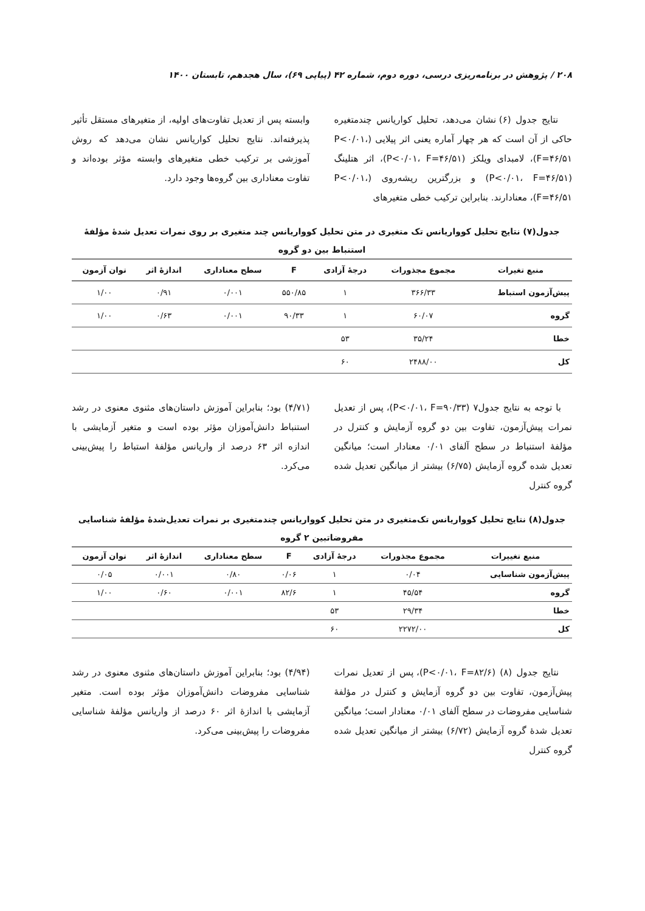۲۰۸ / پژوهش در برنامه‌ریزی درسی، دوره دوم، شماره ۴۲ (پیاپی ۶۹)، سال هجدهم، تابستان ۱۴۰۰
نتایج جدول (۶) نشان می‌دهد، تحلیل کواریانس چندمتغیره حاکی از آن است که هر چهار آماره یعنی اثر پیلایی (P<۰/۰۱، F=۴۶/۵۱)، لامبدای ویلکز (P<۰/۰۱، F=۴۶/۵۱)، اثر هتلینگ (P<۰/۰۱، F=۴۶/۵۱) و بزرگترین ریشه‌روی (P<۰/۰۱، F=۴۶/۵۱)، معنادارند. بنابراین ترکیب خطی متغیرهای
وابسته پس از تعدیل تفاوت‌های اولیه، از متغیرهای مستقل تأثیر پذیرفته‌اند. نتایج تحلیل کواریانس نشان می‌دهد که روش آموزشی بر ترکیب خطی متغیرهای وابسته مؤثر بوده‌اند و تفاوت معناداری بین گروه‌ها وجود دارد.
جدول(۷) نتایج تحلیل کوواریانس تک متغیری در متن تحلیل کوواریانس چند متغیری بر روی نمرات تعدیل شدهٔ مؤلفهٔ استنباط بین دو گروه
| منبع تغیرات | مجموع مجذورات | درجهٔ آزادی | F | سطح معناداری | اندازهٔ اثر | توان آزمون |
| --- | --- | --- | --- | --- | --- | --- |
| پیش‌آزمون استباط | ۳۶۶/۳۳ | ۱ | ۵۵۰/۸۵ | ۰/۰۰۱ | ۰/۹۱ | ۱/۰۰ |
| گروه | ۶۰/۰۷ | ۱ | ۹۰/۳۳ | ۰/۰۰۱ | ۰/۶۳ | ۱/۰۰ |
| خطا | ۳۵/۲۴ | ۵۳ | | | | |
| کل | ۲۴۸۸/۰۰ | ۶۰ | | | | |
با توجه به نتایج جدول۷ (P<۰/۰۱، F=۹۰/۳۳)، پس از تعدیل نمرات پیش‌آزمون، تفاوت بین دو گروه آزمایش و کنترل در مؤلفهٔ استنباط در سطح آلفای ۰/۰۱ معنادار است؛ میانگین تعدیل شده گروه آزمایش (۶/۷۵) بیشتر از میانگین تعدیل شده گروه کنترل
(۴/۷۱) بود؛ بنابراین آموزش داستان‌های مثنوی معنوی در رشد استنباط دانش‌آموزان مؤثر بوده است و متغیر آزمایشی با اندازه اثر ۶۳ درصد از واریانس مؤلفهٔ استباط را پیش‌بینی می‌کرد.
جدول(۸) نتایج تحلیل کوواریانس تک‌متغیری در متن تحلیل کوواریانس چندمتغیری بر نمرات تعدیل‌شدهٔ مؤلفهٔ شناسایی مفروضاتبین ۲ گروه
| منبع تغییرات | مجموع مجذورات | درجهٔ آزادی | F | سطح معناداری | اندازهٔ اثر | توان آزمون |
| --- | --- | --- | --- | --- | --- | --- |
| پیش‌آزمون شناسایی | ۰/۰۴ | ۱ | ۰/۰۶ | ۰/۸۰ | ۰/۰۰۱ | ۰/۰۵ |
| گروه | ۴۵/۵۴ | ۱ | ۸۲/۶ | ۰/۰۰۱ | ۰/۶۰ | ۱/۰۰ |
| خطا | ۲۹/۳۴ | ۵۳ | | | | |
| کل | ۲۲۷۲/۰۰ | ۶۰ | | | | |
نتایج جدول (۸) (P<۰/۰۱، F=۸۲/۶)، پس از تعدیل نمرات پیش‌آزمون، تفاوت بین دو گروه آزمایش و کنترل در مؤلفهٔ شناسایی مفروضات در سطح آلفای ۰/۰۱ معنادار است؛ میانگین تعدیل شدهٔ گروه آزمایش (۶/۷۲) بیشتر از میانگین تعدیل شده گروه کنترل
(۴/۹۴) بود؛ بنابراین آموزش داستان‌های مثنوی معنوی در رشد شناسایی مفروضات دانش‌آموزان مؤثر بوده است. متغیر آزمایشی با اندازهٔ اثر ۶۰ درصد از واریانس مؤلفهٔ شناسایی مفروضات را پیش‌بینی می‌کرد.